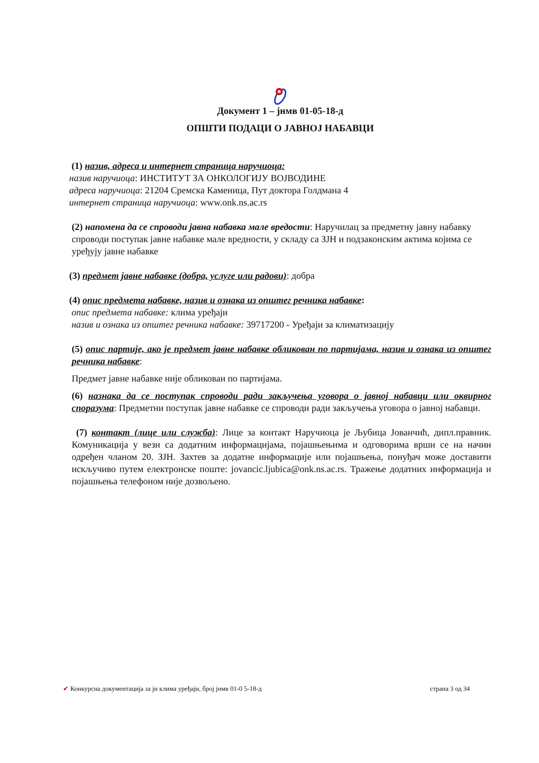Документ 1 – јнмв 01-05-18-д
ОПШТИ ПОДАЦИ О ЈАВНОЈ НАБАВЦИ
(1) назив, адреса и интернет страница наручиоца:
назив наручиоца: ИНСТИТУТ ЗА ОНКОЛОГИЈУ ВОЈВОДИНЕ
адреса наручиоца: 21204 Сремска Каменица, Пут доктора Голдмана 4
интернет страница наручиоца: www.onk.ns.ac.rs
(2) напомена да се спроводи јавна набавка мале вредости: Наручилац за предметну јавну набавку спроводи поступак јавне набавке мале вредности, у складу са ЗЈН и подзаконским актима којима се уређују јавне набавке
(3) предмет јавне набавке (добра, услуге или радови): добра
(4) опис предмета набавке, назив и ознака из општег речника набавке:
опис предмета набавке: клима уређаји
назив и ознака из општег речника набавке: 39717200 - Уређаји за климатизацију
(5) опис партије, ако је предмет јавне набавке обликован по партијама, назив и ознака из општег речника набавке:
Предмет јавне набавке није обликован по партијама.
(6) назнака да се поступак спроводи ради закључења уговора о јавној набавци или оквирног споразума: Предметни поступак јавне набавке се спроводи ради закључења уговора о јавној набавци.
(7) контакт (лице или служба): Лице за контакт Наручиоца је Љубица Јованчић, дипл.правник. Комуникација у вези са додатним информацијама, појашњењима и одговорима врши се на начин одређен чланом 20. ЗЈН. Захтев за додатне информације или појашњења, понуђач може доставити искључиво путем електронске поште: jovancic.ljubica@onk.ns.ac.rs. Тражење додатних информација и појашњења телефоном није дозвољено.
✔ Конкурсна документација за јн клима уређаји, број јнмв 01-0 5-18-д страна 3 од 34